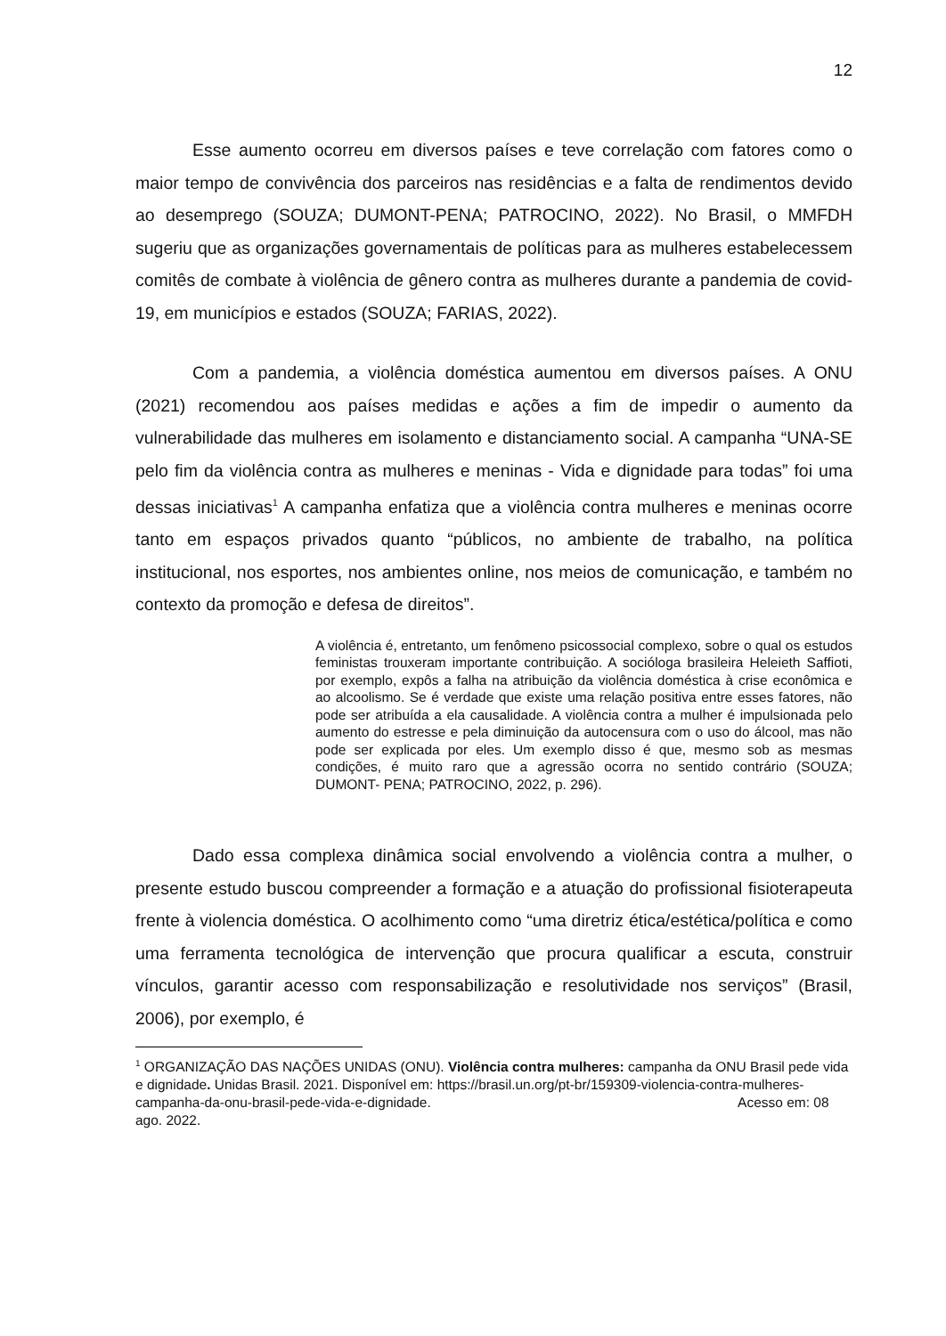12
Esse aumento ocorreu em diversos países e teve correlação com fatores como o maior tempo de convivência dos parceiros nas residências e a falta de rendimentos devido ao desemprego (SOUZA; DUMONT-PENA; PATROCINO, 2022). No Brasil, o MMFDH sugeriu que as organizações governamentais de políticas para as mulheres estabelecessem comitês de combate à violência de gênero contra as mulheres durante a pandemia de covid-19, em municípios e estados (SOUZA; FARIAS, 2022).
Com a pandemia, a violência doméstica aumentou em diversos países. A ONU (2021) recomendou aos países medidas e ações a fim de impedir o aumento da vulnerabilidade das mulheres em isolamento e distanciamento social. A campanha “UNA-SE pelo fim da violência contra as mulheres e meninas - Vida e dignidade para todas” foi uma dessas iniciativas<sup>1</sup> A campanha enfatiza que a violência contra mulheres e meninas ocorre tanto em espaços privados quanto “públicos, no ambiente de trabalho, na política institucional, nos esportes, nos ambientes online, nos meios de comunicação, e também no contexto da promoção e defesa de direitos”.
A violência é, entretanto, um fenômeno psicossocial complexo, sobre o qual os estudos feministas trouxeram importante contribuição. A socióloga brasileira Heleieth Saffioti, por exemplo, expôs a falha na atribuição da violência doméstica à crise econômica e ao alcoolismo. Se é verdade que existe uma relação positiva entre esses fatores, não pode ser atribuída a ela causalidade. A violência contra a mulher é impulsionada pelo aumento do estresse e pela diminuição da autocensura com o uso do álcool, mas não pode ser explicada por eles. Um exemplo disso é que, mesmo sob as mesmas condições, é muito raro que a agressão ocorra no sentido contrário (SOUZA; DUMONT- PENA; PATROCINO, 2022, p. 296).
Dado essa complexa dinâmica social envolvendo a violência contra a mulher, o presente estudo buscou compreender a formação e a atuação do profissional fisioterapeuta frente à violencia doméstica. O acolhimento como “uma diretriz ética/estética/política e como uma ferramenta tecnológica de intervenção que procura qualificar a escuta, construir vínculos, garantir acesso com responsabilização e resolutividade nos serviços” (Brasil, 2006), por exemplo, é
<sup>1</sup> ORGANIZAÇÃO DAS NAÇÕES UNIDAS (ONU). Violência contra mulheres: campanha da ONU Brasil pede vida e dignidade. Unidas Brasil. 2021. Disponível em: https://brasil.un.org/pt-br/159309-violencia-contra-mulheres-campanha-da-onu-brasil-pede-vida-e-dignidade. Acesso em: 08 ago. 2022.